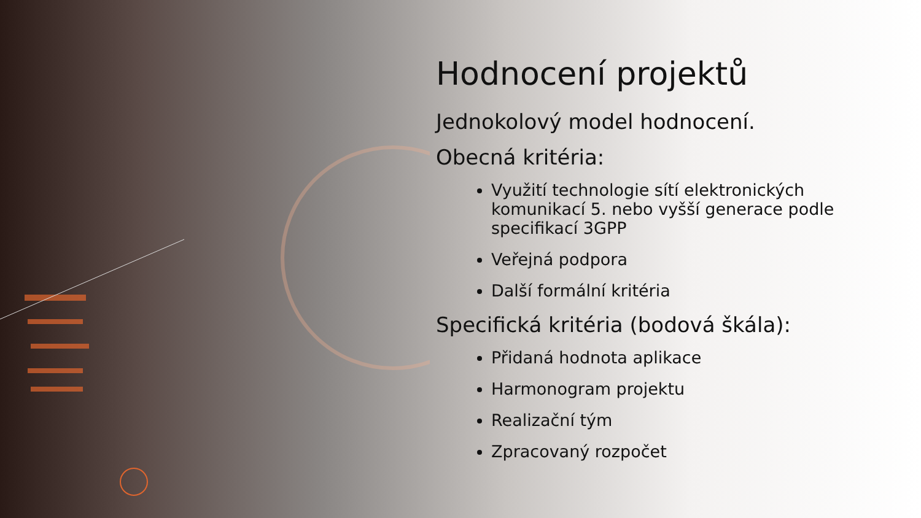Hodnocení projektů
Jednokolový model hodnocení.
Obecná kritéria:
Využití technologie sítí elektronických komunikací 5. nebo vyšší generace podle specifikací 3GPP
Veřejná podpora
Další formální kritéria
Specifická kritéria (bodová škála):
Přidaná hodnota aplikace
Harmonogram projektu
Realizační tým
Zpracovaný rozpočet